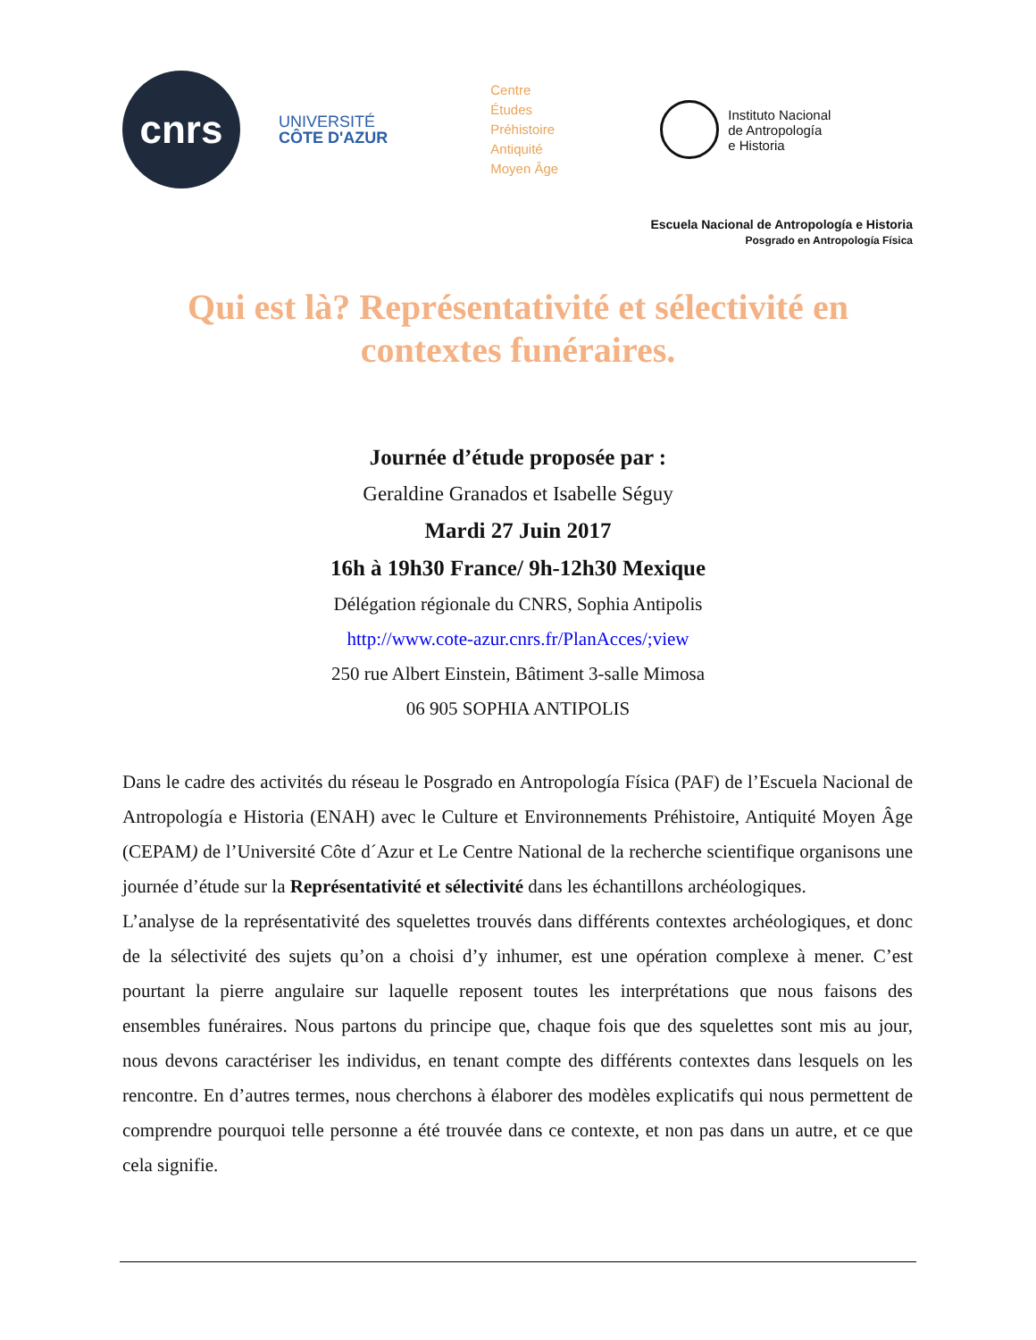cnrs
UNIVERSITÉ
CÔTE D'AZUR
Centre
Études
Préhistoire
Antiquité
Moyen Âge
Instituto Nacional
de Antropología
e Historia
Escuela Nacional de Antropología e Historia
Posgrado en Antropología Física
Qui est là? Représentativité et sélectivité en contextes funéraires.
Journée d’étude proposée par :
Geraldine Granados et Isabelle Séguy
Mardi 27 Juin 2017
16h à 19h30 France/ 9h-12h30 Mexique
Délégation régionale du CNRS, Sophia Antipolis
http://www.cote-azur.cnrs.fr/PlanAcces/;view
250 rue Albert Einstein, Bâtiment 3-salle Mimosa
06 905 SOPHIA ANTIPOLIS
Dans le cadre des activités du réseau le Posgrado en Antropología Física (PAF) de l’Escuela Nacional de Antropología e Historia (ENAH) avec le Culture et Environnements Préhistoire, Antiquité Moyen Âge (CEPAM) de l’Université Côte d´Azur et Le Centre National de la recherche scientifique organisons une journée d’étude sur la Représentativité et sélectivité dans les échantillons archéologiques.
L’analyse de la représentativité des squelettes trouvés dans différents contextes archéologiques, et donc de la sélectivité des sujets qu’on a choisi d’y inhumer, est une opération complexe à mener. C’est pourtant la pierre angulaire sur laquelle reposent toutes les interprétations que nous faisons des ensembles funéraires. Nous partons du principe que, chaque fois que des squelettes sont mis au jour, nous devons caractériser les individus, en tenant compte des différents contextes dans lesquels on les rencontre. En d’autres termes, nous cherchons à élaborer des modèles explicatifs qui nous permettent de comprendre pourquoi telle personne a été trouvée dans ce contexte, et non pas dans un autre, et ce que cela signifie.